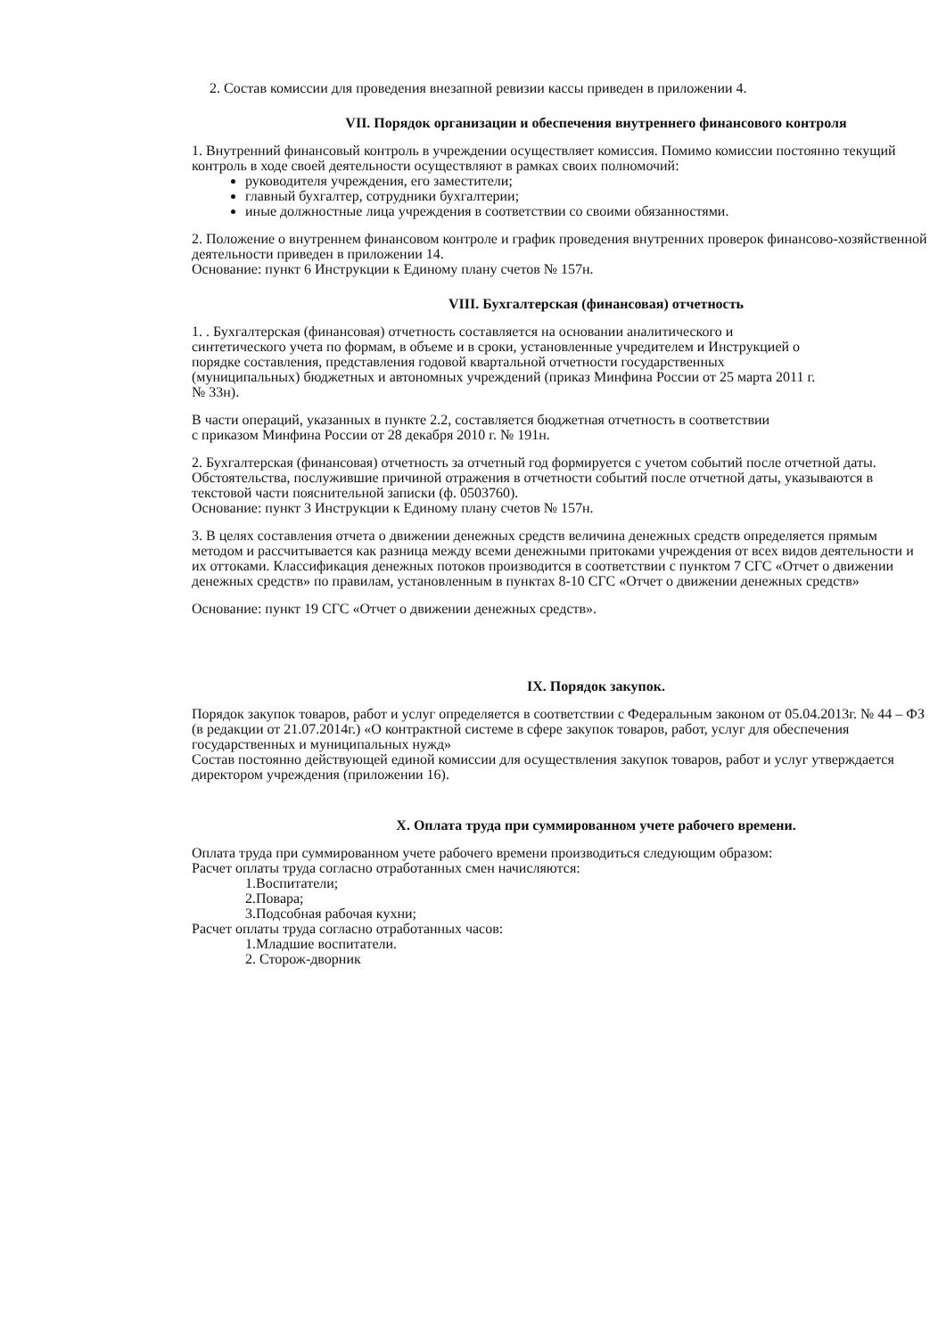2. Состав комиссии для проведения внезапной ревизии кассы приведен в приложении 4.
VII. Порядок организации и обеспечения внутреннего финансового контроля
1. Внутренний финансовый контроль в учреждении осуществляет комиссия. Помимо комиссии постоянно текущий контроль в ходе своей деятельности осуществляют в рамках своих полномочий:
руководителя учреждения, его заместители;
главный бухгалтер, сотрудники бухгалтерии;
иные должностные лица учреждения в соответствии со своими обязанностями.
2. Положение о внутреннем финансовом контроле и график проведения внутренних проверок финансово-хозяйственной деятельности приведен в приложении 14.
Основание: пункт 6 Инструкции к Единому плану счетов № 157н.
VIII. Бухгалтерская (финансовая) отчетность
1. . Бухгалтерская (финансовая) отчетность составляется на основании аналитического и синтетического учета по формам, в объеме и в сроки, установленные учредителем и Инструкцией о порядке составления, представления годовой квартальной отчетности государственных (муниципальных) бюджетных и автономных учреждений (приказ Минфина России от 25 марта 2011 г. № 33н).
В части операций, указанных в пункте 2.2, составляется бюджетная отчетность в соответствии с приказом Минфина России от 28 декабря 2010 г. № 191н.
2. Бухгалтерская (финансовая) отчетность за отчетный год формируется с учетом событий после отчетной даты. Обстоятельства, послужившие причиной отражения в отчетности событий после отчетной даты, указываются в текстовой части пояснительной записки (ф. 0503760).
Основание: пункт 3 Инструкции к Единому плану счетов № 157н.
3. В целях составления отчета о движении денежных средств величина денежных средств определяется прямым методом и рассчитывается как разница между всеми денежными притоками учреждения от всех видов деятельности и их оттоками. Классификация денежных потоков производится в соответствии с пунктом 7 СГС «Отчет о движении денежных средств» по правилам, установленным в пунктах 8-10 СГС «Отчет о движении денежных средств»
Основание: пункт 19 СГС «Отчет о движении денежных средств».
IX. Порядок закупок.
Порядок закупок товаров, работ и услуг определяется в соответствии с Федеральным законом от 05.04.2013г. № 44 – ФЗ (в редакции от 21.07.2014г.) «О контрактной системе в сфере закупок товаров, работ, услуг для обеспечения государственных и муниципальных нужд»
Состав постоянно действующей единой комиссии для осуществления закупок товаров, работ и услуг утверждается директором учреждения (приложении 16).
X. Оплата труда при суммированном учете рабочего времени.
Оплата труда при суммированном учете рабочего времени производиться следующим образом:
Расчет оплаты труда согласно отработанных смен начисляются:
1.Воспитатели;
2.Повара;
3.Подсобная рабочая кухни;
Расчет оплаты труда согласно отработанных часов:
1.Младшие воспитатели.
2. Сторож-дворник